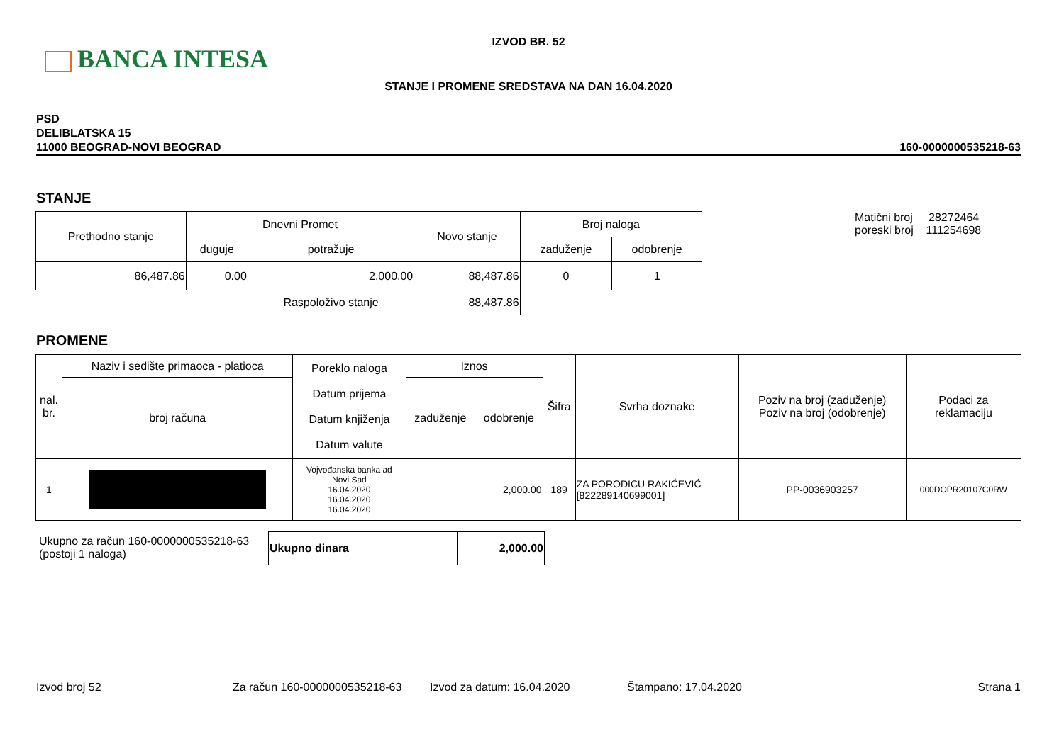BANCA INTESA
IZVOD BR. 52
STANJE I PROMENE SREDSTAVA NA DAN 16.04.2020
PSD
DELIBLATSKA 15
11000 BEOGRAD-NOVI BEOGRAD
160-0000000535218-63
STANJE
| Prethodno stanje | Dnevni Promet | | Novo stanje | Broj naloga | |
| --- | --- | --- | --- | --- | --- |
| | duguje | potražuje | | zaduženje | odobrenje |
| 86,487.86 | 0.00 | 2,000.00 | 88,487.86 | 0 | 1 |
| | | Raspoloživo stanje | 88,487.86 | | |
Matični broj 28272464
poreski broj 111254698
PROMENE
| nal. br. | Naziv i sedište primaoca - platioca | Poreklo naloga Datum prijema Datum knjiženja Datum valute | Iznos | | Šifra | Svrha doznake | Poziv na broj (zaduženje) Poziv na broj (odobrenje) | Podaci za reklamaciju |
| --- | --- | --- | --- | --- | --- | --- | --- | --- |
| | broj računa | | zaduženje | odobrenje | | | | |
| 1 | | Vojvođanska banka ad Novi Sad 16.04.2020 16.04.2020 16.04.2020 | | 2,000.00 | 189 | ZA PORODICU RAKIĆEVIĆ [822289140699001] | PP-0036903257 | 000DOPR20107C0RW |
Ukupno za račun 160-0000000535218-63
(postoji 1 naloga)
| Ukupno dinara | | 2,000.00 |
Izvod broj 52 Za račun 160-0000000535218-63 Izvod za datum: 16.04.2020 Štampano: 17.04.2020 Strana 1